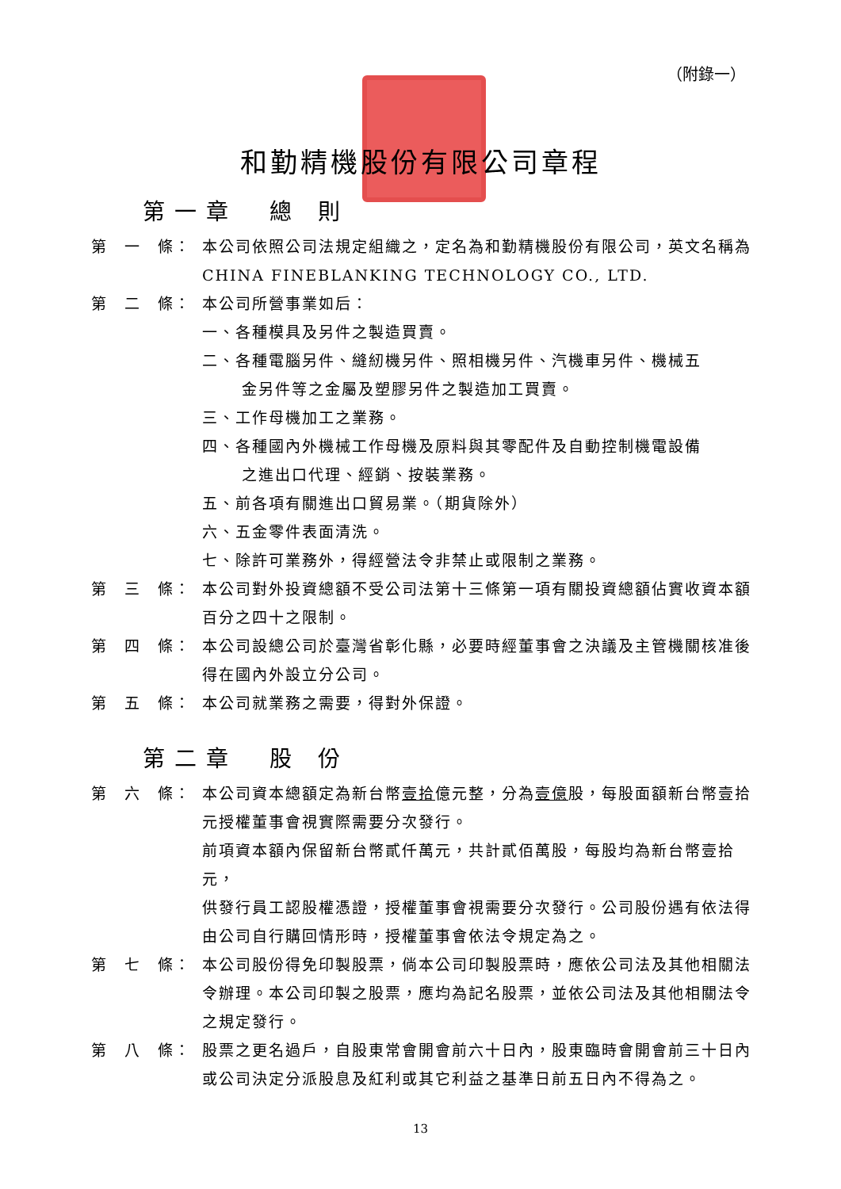（附錄一）
和勤精機股份有限公司章程
第一章　總 則
第　一　條： 本公司依照公司法規定組織之，定名為和勤精機股份有限公司，英文名稱為 CHINA FINEBLANKING TECHNOLOGY CO., LTD.
第　二　條： 本公司所營事業如后：
一、各種模具及另件之製造買賣。
二、各種電腦另件、縫紉機另件、照相機另件、汽機車另件、機械五
金另件等之金屬及塑膠另件之製造加工買賣。
三、工作母機加工之業務。
四、各種國內外機械工作母機及原料與其零配件及自動控制機電設備
之進出口代理、經銷、按裝業務。
五、前各項有關進出口貿易業。（期貨除外）
六、五金零件表面清洗。
七、除許可業務外，得經營法令非禁止或限制之業務。
第　三　條： 本公司對外投資總額不受公司法第十三條第一項有關投資總額佔實收資本額百分之四十之限制。
第　四　條： 本公司設總公司於臺灣省彰化縣，必要時經董事會之決議及主管機關核准後得在國內外設立分公司。
第　五　條： 本公司就業務之需要，得對外保證。
第二章　股 份
第　六　條： 本公司資本總額定為新台幣壹拾億元整，分為壹億股，每股面額新台幣壹拾元授權董事會視實際需要分次發行。
前項資本額內保留新台幣貳仟萬元，共計貳佰萬股，每股均為新台幣壹拾元，
供發行員工認股權憑證，授權董事會視需要分次發行。公司股份遇有依法得由公司自行購回情形時，授權董事會依法令規定為之。
第　七　條： 本公司股份得免印製股票，倘本公司印製股票時，應依公司法及其他相關法令辦理。本公司印製之股票，應均為記名股票，並依公司法及其他相關法令之規定發行。
第　八　條： 股票之更名過戶，自股東常會開會前六十日內，股東臨時會開會前三十日內或公司決定分派股息及紅利或其它利益之基準日前五日內不得為之。
13